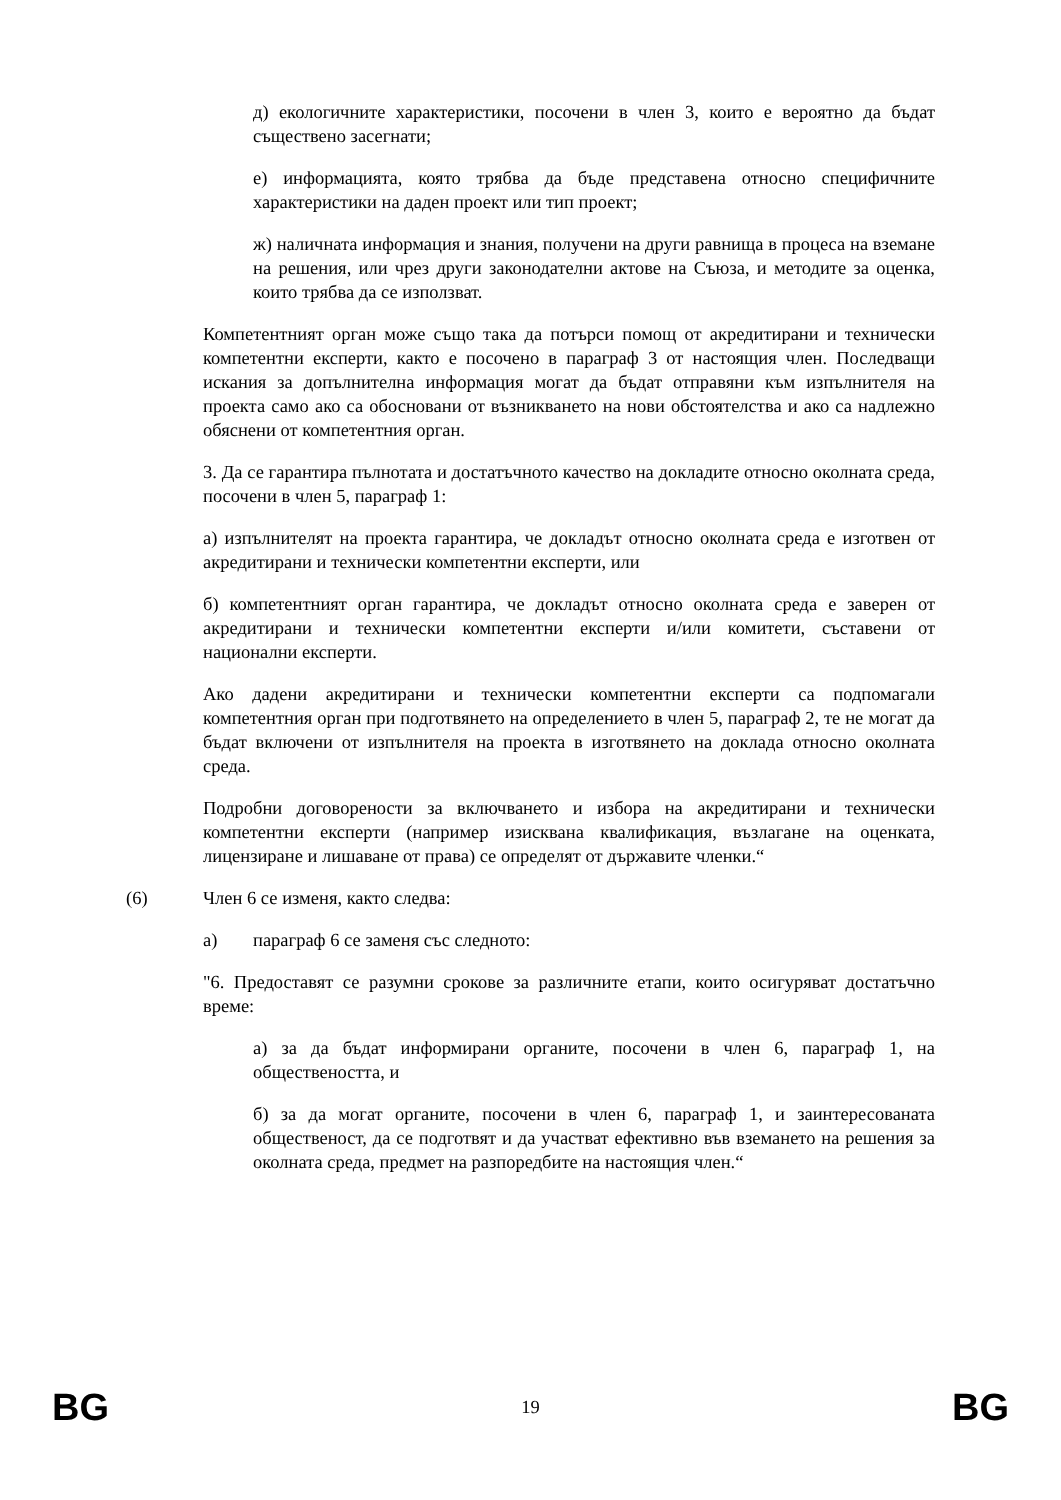д) екологичните характеристики, посочени в член 3, които е вероятно да бъдат съществено засегнати;
е) информацията, която трябва да бъде представена относно специфичните характеристики на даден проект или тип проект;
ж) наличната информация и знания, получени на други равнища в процеса на вземане на решения, или чрез други законодателни актове на Съюза, и методите за оценка, които трябва да се използват.
Компетентният орган може също така да потърси помощ от акредитирани и технически компетентни експерти, както е посочено в параграф 3 от настоящия член. Последващи искания за допълнителна информация могат да бъдат отправяни към изпълнителя на проекта само ако са обосновани от възникването на нови обстоятелства и ако са надлежно обяснени от компетентния орган.
3. Да се гарантира пълнотата и достатъчното качество на докладите относно околната среда, посочени в член 5, параграф 1:
а) изпълнителят на проекта гарантира, че докладът относно околната среда е изготвен от акредитирани и технически компетентни експерти, или
б) компетентният орган гарантира, че докладът относно околната среда е заверен от акредитирани и технически компетентни експерти и/или комитети, съставени от национални експерти.
Ако дадени акредитирани и технически компетентни експерти са подпомагали компетентния орган при подготвянето на определението в член 5, параграф 2, те не могат да бъдат включени от изпълнителя на проекта в изготвянето на доклада относно околната среда.
Подробни договорености за включването и избора на акредитирани и технически компетентни експерти (например изисквана квалификация, възлагане на оценката, лицензиране и лишаване от права) се определят от държавите членки.“
(6) Член 6 се изменя, както следва:
а) параграф 6 се заменя със следното:
"6. Предоставят се разумни срокове за различните етапи, които осигуряват достатъчно време:
а) за да бъдат информирани органите, посочени в член 6, параграф 1, на обществеността, и
б) за да могат органите, посочени в член 6, параграф 1, и заинтересованата общественост, да се подготвят и да участват ефективно във вземането на решения за околната среда, предмет на разпоредбите на настоящия член.“
BG 19 BG